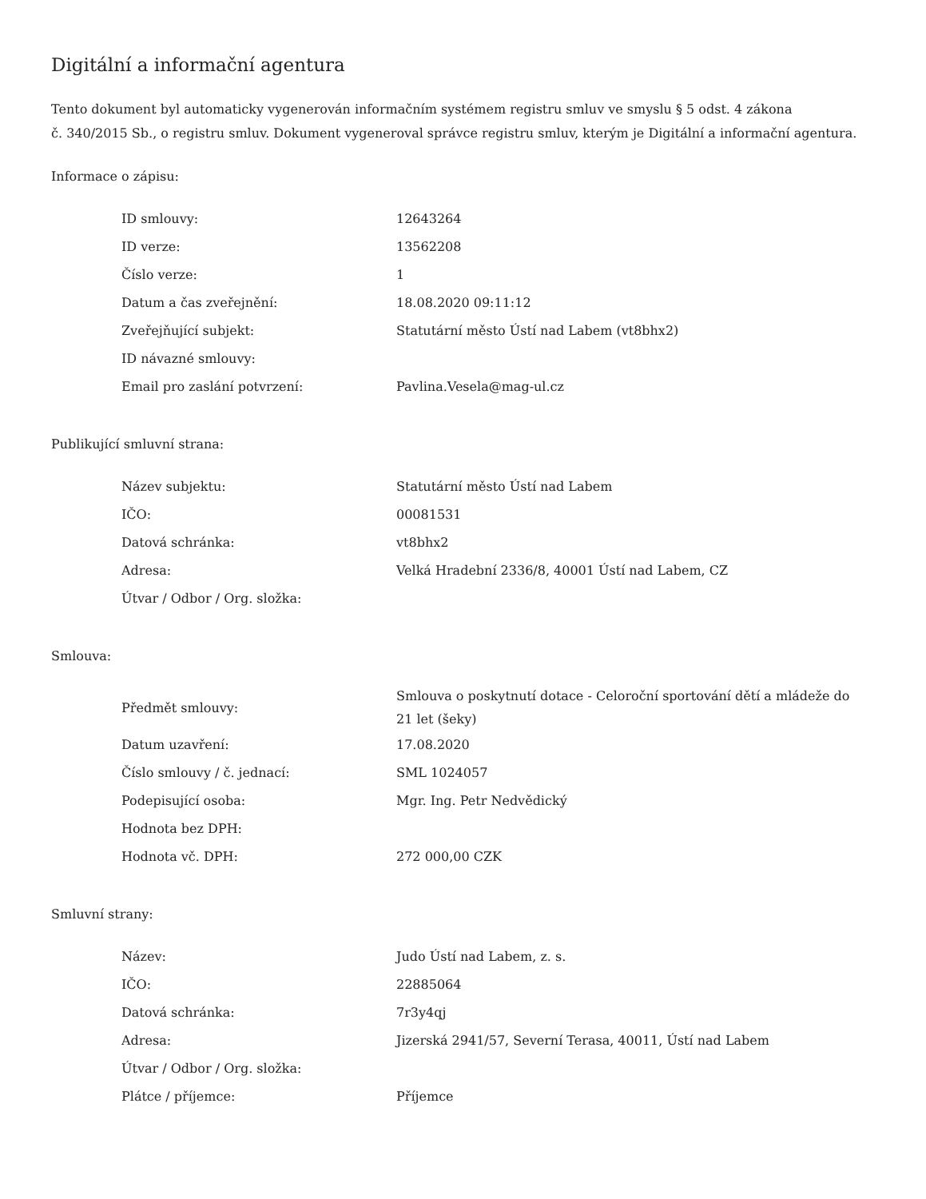Digitální a informační agentura
Tento dokument byl automaticky vygenerován informačním systémem registru smluv ve smyslu § 5 odst. 4 zákona
č. 340/2015 Sb., o registru smluv. Dokument vygeneroval správce registru smluv, kterým je Digitální a informační agentura.
Informace o zápisu:
| ID smlouvy: | 12643264 |
| ID verze: | 13562208 |
| Číslo verze: | 1 |
| Datum a čas zveřejnění: | 18.08.2020 09:11:12 |
| Zveřejňující subjekt: | Statutární město Ústí nad Labem (vt8bhx2) |
| ID návazné smlouvy: | |
| Email pro zaslání potvrzení: | Pavlina.Vesela@mag-ul.cz |
Publikující smluvní strana:
| Název subjektu: | Statutární město Ústí nad Labem |
| IČO: | 00081531 |
| Datová schránka: | vt8bhx2 |
| Adresa: | Velká Hradební 2336/8, 40001 Ústí nad Labem, CZ |
| Útvar / Odbor / Org. složka: | |
Smlouva:
| Předmět smlouvy: | Smlouva o poskytnutí dotace - Celoroční sportování dětí a mládeže do 21 let (šeky) |
| Datum uzavření: | 17.08.2020 |
| Číslo smlouvy / č. jednací: | SML 1024057 |
| Podepisující osoba: | Mgr. Ing. Petr Nedvědický |
| Hodnota bez DPH: | |
| Hodnota vč. DPH: | 272 000,00 CZK |
Smluvní strany:
| Název: | Judo Ústí nad Labem, z. s. |
| IČO: | 22885064 |
| Datová schránka: | 7r3y4qj |
| Adresa: | Jizerská 2941/57, Severní Terasa, 40011, Ústí nad Labem |
| Útvar / Odbor / Org. složka: | |
| Plátce / příjemce: | Příjemce |